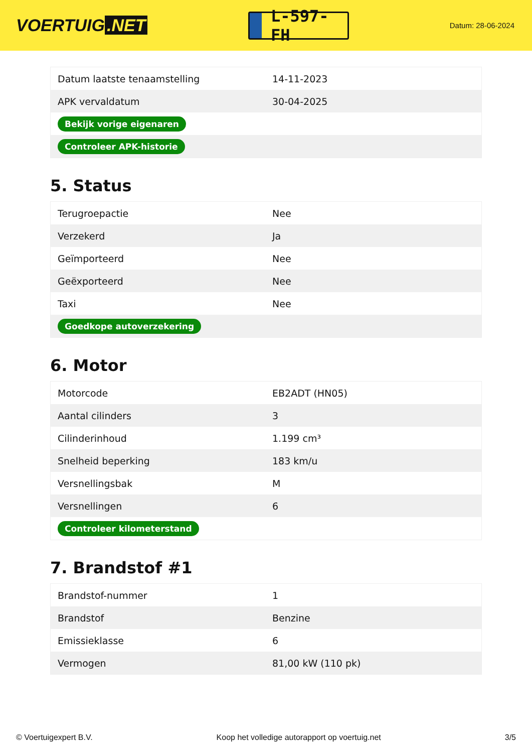VOERTUIG.NET
L-597-FH
Datum: 28-06-2024
| Datum laatste tenaamstelling | 14-11-2023 |
| APK vervaldatum | 30-04-2025 |
| Bekijk vorige eigenaren | |
| Controleer APK-historie | |
5. Status
| Terugroepactie | Nee |
| Verzekerd | Ja |
| Geïmporteerd | Nee |
| Geëxporteerd | Nee |
| Taxi | Nee |
| Goedkope autoverzekering | |
6. Motor
| Motorcode | EB2ADT (HN05) |
| Aantal cilinders | 3 |
| Cilinderinhoud | 1.199 cm³ |
| Snelheid beperking | 183 km/u |
| Versnellingsbak | M |
| Versnellingen | 6 |
| Controleer kilometerstand | |
7. Brandstof #1
| Brandstof-nummer | 1 |
| Brandstof | Benzine |
| Emissieklasse | 6 |
| Vermogen | 81,00 kW (110 pk) |
© Voertuigexpert B.V. Koop het volledige autorapport op voertuig.net 3/5